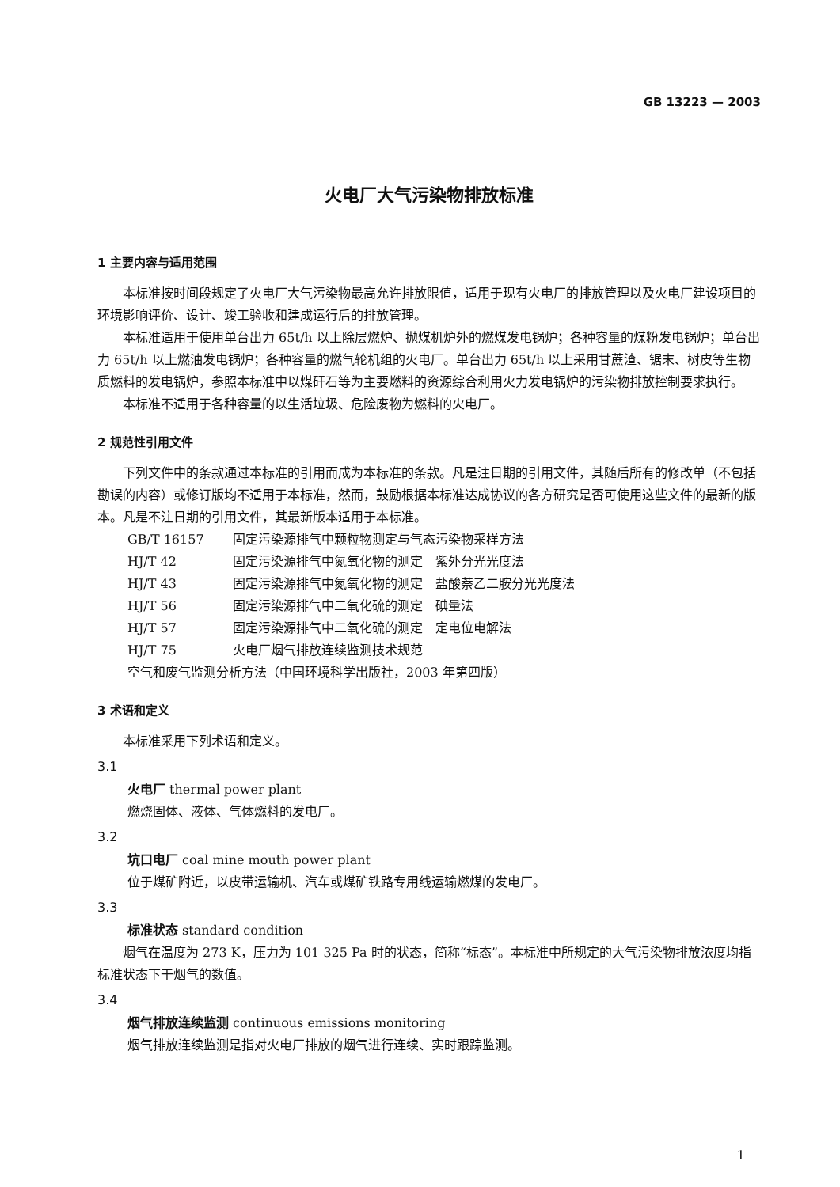GB 13223 — 2003
火电厂大气污染物排放标准
1 主要内容与适用范围
本标准按时间段规定了火电厂大气污染物最高允许排放限值，适用于现有火电厂的排放管理以及火电厂建设项目的环境影响评价、设计、竣工验收和建成运行后的排放管理。
本标准适用于使用单台出力 65t/h 以上除层燃炉、抛煤机炉外的燃煤发电锅炉；各种容量的煤粉发电锅炉；单台出力 65t/h 以上燃油发电锅炉；各种容量的燃气轮机组的火电厂。单台出力 65t/h 以上采用甘蔗渣、锯末、树皮等生物质燃料的发电锅炉，参照本标准中以煤矸石等为主要燃料的资源综合利用火力发电锅炉的污染物排放控制要求执行。
本标准不适用于各种容量的以生活垃圾、危险废物为燃料的火电厂。
2 规范性引用文件
下列文件中的条款通过本标准的引用而成为本标准的条款。凡是注日期的引用文件，其随后所有的修改单（不包括勘误的内容）或修订版均不适用于本标准，然而，鼓励根据本标准达成协议的各方研究是否可使用这些文件的最新的版本。凡是不注日期的引用文件，其最新版本适用于本标准。
GB/T 16157 固定污染源排气中颗粒物测定与气态污染物采样方法
HJ/T 42 固定污染源排气中氮氧化物的测定　紫外分光光度法
HJ/T 43 固定污染源排气中氮氧化物的测定　盐酸萘乙二胺分光光度法
HJ/T 56 固定污染源排气中二氧化硫的测定　碘量法
HJ/T 57 固定污染源排气中二氧化硫的测定　定电位电解法
HJ/T 75 火电厂烟气排放连续监测技术规范
空气和废气监测分析方法（中国环境科学出版社，2003 年第四版）
3 术语和定义
本标准采用下列术语和定义。
3.1
火电厂 thermal power plant
燃烧固体、液体、气体燃料的发电厂。
3.2
坑口电厂 coal mine mouth power plant
位于煤矿附近，以皮带运输机、汽车或煤矿铁路专用线运输燃煤的发电厂。
3.3
标准状态 standard condition
烟气在温度为 273 K，压力为 101 325 Pa 时的状态，简称“标态”。本标准中所规定的大气污染物排放浓度均指标准状态下干烟气的数值。
3.4
烟气排放连续监测 continuous emissions monitoring
烟气排放连续监测是指对火电厂排放的烟气进行连续、实时跟踪监测。
1